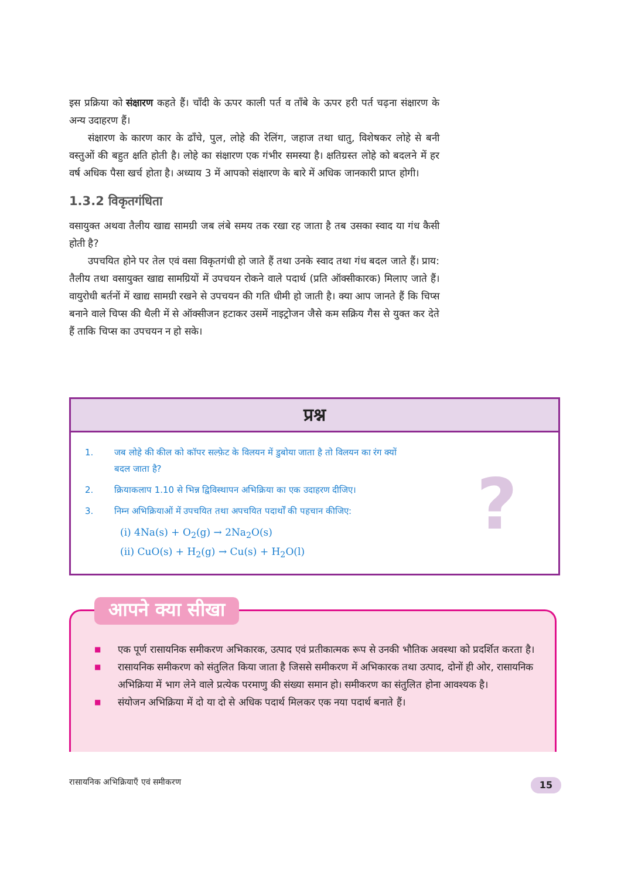इस प्रक्रिया को संक्षारण कहते हैं। चाँदी के ऊपर काली पर्त व ताँबे के ऊपर हरी पर्त चढ़ना संक्षारण के अन्य उदाहरण हैं।
संक्षारण के कारण कार के ढाँचे, पुल, लोहे की रेलिंग, जहाज तथा धातु, विशेषकर लोहे से बनी वस्तुओं की बहुत क्षति होती है। लोहे का संक्षारण एक गंभीर समस्या है। क्षतिग्रस्त लोहे को बदलने में हर वर्ष अधिक पैसा खर्च होता है। अध्याय 3 में आपको संक्षारण के बारे में अधिक जानकारी प्राप्त होगी।
1.3.2 विकृतगंधिता
वसायुक्त अथवा तैलीय खाद्य सामग्री जब लंबे समय तक रखा रह जाता है तब उसका स्वाद या गंध कैसी होती है?
उपचयित होने पर तेल एवं वसा विकृतगंधी हो जाते हैं तथा उनके स्वाद तथा गंध बदल जाते हैं। प्राय: तैलीय तथा वसायुक्त खाद्य सामग्रियों में उपचयन रोकने वाले पदार्थ (प्रति ऑक्सीकारक) मिलाए जाते हैं। वायुरोधी बर्तनों में खाद्य सामग्री रखने से उपचयन की गति धीमी हो जाती है। क्या आप जानते हैं कि चिप्स बनाने वाले चिप्स की थैली में से ऑक्सीजन हटाकर उसमें नाइट्रोजन जैसे कम सक्रिय गैस से युक्त कर देते हैं ताकि चिप्स का उपचयन न हो सके।
प्रश्न
?
1. जब लोहे की कील को कॉपर सल्फ़ेट के विलयन में डुबोया जाता है तो विलयन का रंग क्यों
बदल जाता है?
2. क्रियाकलाप 1.10 से भिन्न द्विविस्थापन अभिक्रिया का एक उदाहरण दीजिए।
3. निम्न अभिक्रियाओं में उपचयित तथा अपचयित पदार्थों की पहचान कीजिए:
(i) 4Na(s) + O<sub>2</sub>(g) → 2Na<sub>2</sub>O(s)
(ii) CuO(s) + H<sub>2</sub>(g) → Cu(s) + H<sub>2</sub>O(l)
आपने क्या सीखा
■ एक पूर्ण रासायनिक समीकरण अभिकारक, उत्पाद एवं प्रतीकात्मक रूप से उनकी भौतिक अवस्था को प्रदर्शित करता है।
■ रासायनिक समीकरण को संतुलित किया जाता है जिससे समीकरण में अभिकारक तथा उत्पाद, दोनों ही ओर, रासायनिक अभिक्रिया में भाग लेने वाले प्रत्येक परमाणु की संख्या समान हो। समीकरण का संतुलित होना आवश्यक है।
■ संयोजन अभिक्रिया में दो या दो से अधिक पदार्थ मिलकर एक नया पदार्थ बनाते हैं।
रासायनिक अभिक्रियाएँ एवं समीकरण
15